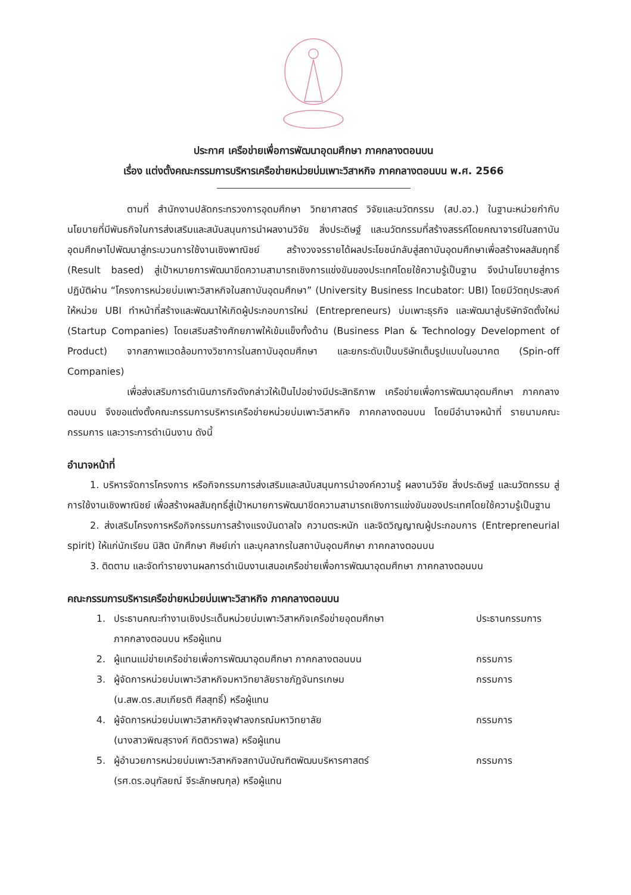ประกาศ เครือข่ายเพื่อการพัฒนาอุดมศึกษา ภาคกลางตอนบน
เรื่อง แต่งตั้งคณะกรรมการบริหารเครือข่ายหน่วยบ่มเพาะวิสาหกิจ ภาคกลางตอนบน พ.ศ. 2566
ตามที่ สำนักงานปลัดกระทรวงการอุดมศึกษา วิทยาศาสตร์ วิจัยและนวัตกรรม (สป.อว.) ในฐานะหน่วยกำกับนโยบายที่มีพันธกิจในการส่งเสริมและสนับสนุนการนำผลงานวิจัย สิ่งประดิษฐ์ และนวัตกรรมที่สร้างสรรค์โดยคณาจารย์ในสถาบันอุดมศึกษาไปพัฒนาสู่กระบวนการใช้งานเชิงพาณิชย์ สร้างวงจรรายได้ผลประโยชน์กลับสู่สถาบันอุดมศึกษาเพื่อสร้างผลสัมฤทธิ์ (Result based) สู่เป้าหมายการพัฒนาขีดความสามารถเชิงการแข่งขันของประเทศโดยใช้ความรู้เป็นฐาน จึงนำนโยบายสู่การปฏิบัติผ่าน “โครงการหน่วยบ่มเพาะวิสาหกิจในสถาบันอุดมศึกษา” (University Business Incubator: UBI) โดยมีวัตถุประสงค์ให้หน่วย UBI ทำหน้าที่สร้างและพัฒนาให้เกิดผู้ประกอบการใหม่ (Entrepreneurs) บ่มเพาะธุรกิจ และพัฒนาสู่บริษัทจัดตั้งใหม่ (Startup Companies) โดยเสริมสร้างศักยภาพให้เข้มแข็งทั้งด้าน (Business Plan & Technology Development of Product) จากสภาพแวดล้อมทางวิชาการในสถาบันอุดมศึกษา และยกระดับเป็นบริษัทเต็มรูปแบบในอนาคต (Spin-off Companies)
เพื่อส่งเสริมการดำเนินภารกิจดังกล่าวให้เป็นไปอย่างมีประสิทธิภาพ เครือข่ายเพื่อการพัฒนาอุดมศึกษา ภาคกลางตอนบน จึงขอแต่งตั้งคณะกรรมการบริหารเครือข่ายหน่วยบ่มเพาะวิสาหกิจ ภาคกลางตอนบน โดยมีอำนาจหน้าที่ รายนามคณะกรรมการ และวาระการดำเนินงาน ดังนี้
อำนาจหน้าที่
1. บริหารจัดการโครงการ หรือกิจกรรมการส่งเสริมและสนับสนุนการนำองค์ความรู้ ผลงานวิจัย สิ่งประดิษฐ์ และนวัตกรรม สู่การใช้งานเชิงพาณิชย์ เพื่อสร้างผลสัมฤทธิ์สู่เป้าหมายการพัฒนาขีดความสามารถเชิงการแข่งขันของประเทศโดยใช้ความรู้เป็นฐาน
2. ส่งเสริมโครงการหรือกิจกรรมการสร้างแรงบันดาลใจ ความตระหนัก และจิตวิญญาณผู้ประกอบการ (Entrepreneurial spirit) ให้แก่นักเรียน นิสิต นักศึกษา ศิษย์เก่า และบุคลากรในสถาบันอุดมศึกษา ภาคกลางตอนบน
3. ติดตาม และจัดทำรายงานผลการดำเนินงานเสนอเครือข่ายเพื่อการพัฒนาอุดมศึกษา ภาคกลางตอนบน
คณะกรรมการบริหารเครือข่ายหน่วยบ่มเพาะวิสาหกิจ ภาคกลางตอนบน
| 1. | ประธานคณะทำงานเชิงประเด็นหน่วยบ่มเพาะวิสาหกิจเครือข่ายอุดมศึกษา ภาคกลางตอนบน หรือผู้แทน | ประธานกรรมการ |
| 2. | ผู้แทนแม่ข่ายเครือข่ายเพื่อการพัฒนาอุดมศึกษา ภาคกลางตอนบน | กรรมการ |
| 3. | ผู้จัดการหน่วยบ่มเพาะวิสาหกิจมหาวิทยาลัยราชภัฏจันทรเกษม (น.สพ.ดร.สมเกียรติ ศีลสุทธิ์) หรือผู้แทน | กรรมการ |
| 4. | ผู้จัดการหน่วยบ่มเพาะวิสาหกิจจุฬาลงกรณ์มหาวิทยาลัย (นางสาวพิณสุรางค์ กิตติวราพล) หรือผู้แทน | กรรมการ |
| 5. | ผู้อำนวยการหน่วยบ่มเพาะวิสาหกิจสถาบันบัณฑิตพัฒนบริหารศาสตร์ (รศ.ดร.อนุกัลยณ์ จีระลักษณกุล) หรือผู้แทน | กรรมการ |